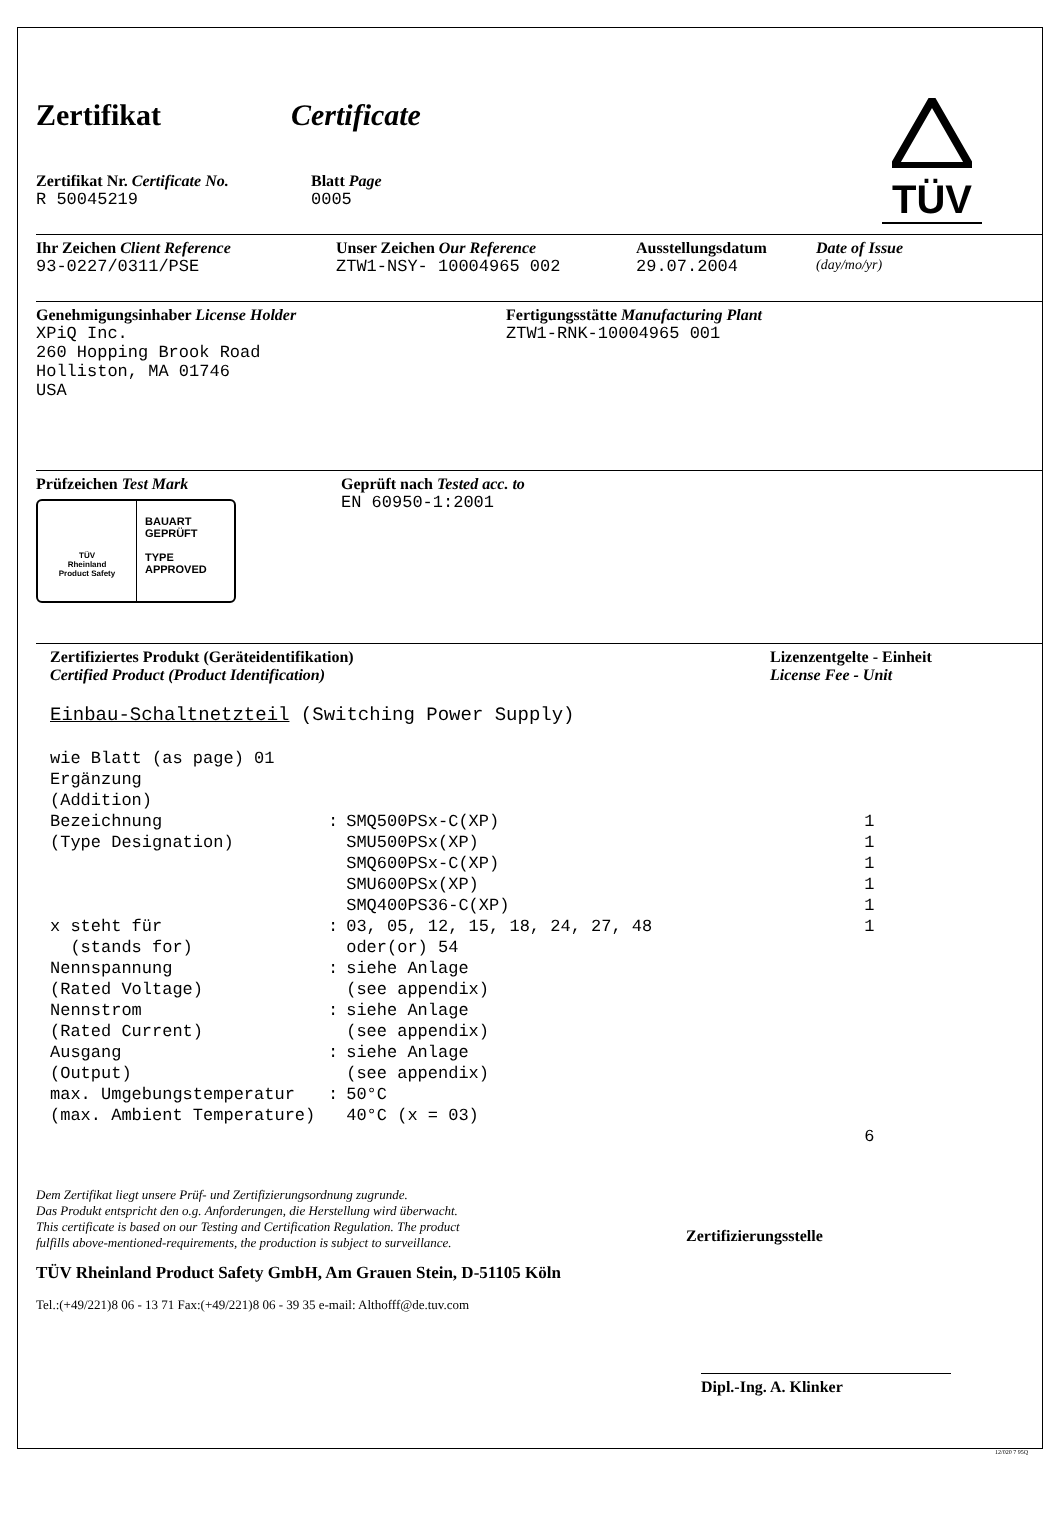TÜV
Zertifikat Certificate
Zertifikat Nr. Certificate No.
R 50045219
Blatt Page
0005
Ihr Zeichen Client Reference
93-0227/0311/PSE
Unser Zeichen Our Reference
ZTW1-NSY- 10004965 002
Ausstellungsdatum
29.07.2004
Date of Issue
(day/mo/yr)
Genehmigungsinhaber License Holder
XPiQ Inc.
260 Hopping Brook Road
Holliston, MA 01746
USA
Fertigungsstätte Manufacturing Plant
ZTW1-RNK-10004965 001
Prüfzeichen Test Mark
TÜV
Rheinland
Product Safety
BAUART
GEPRÜFT
TYPE
APPROVED
Geprüft nach Tested acc. to
EN 60950-1:2001
Zertifiziertes Produkt (Geräteidentifikation)
Certified Product (Product Identification)
Lizenzentgelte - Einheit
License Fee - Unit
Einbau-Schaltnetzteil (Switching Power Supply)
| wie Blatt (as page) 01 Ergänzung (Addition) | | | |
| Bezeichnung (Type Designation) | : | SMQ500PSx-C(XP) SMU500PSx(XP) SMQ600PSx-C(XP) SMU600PSx(XP) SMQ400PS36-C(XP) | 1 1 1 1 1 |
| x steht für (stands for) | : | 03, 05, 12, 15, 18, 24, 27, 48 oder(or) 54 | 1 |
| Nennspannung (Rated Voltage) | : | siehe Anlage (see appendix) | |
| Nennstrom (Rated Current) | : | siehe Anlage (see appendix) | |
| Ausgang (Output) | : | siehe Anlage (see appendix) | |
| max. Umgebungstemperatur (max. Ambient Temperature) | : | 50°C 40°C (x = 03) | |
| | | | 6 |
Dem Zertifikat liegt unsere Prüf- und Zertifizierungsordnung zugrunde.
Das Produkt entspricht den o.g. Anforderungen, die Herstellung wird überwacht.
This certificate is based on our Testing and Certification Regulation. The product
fulfills above-mentioned-requirements, the production is subject to surveillance.
Zertifizierungsstelle
TÜV Rheinland Product Safety GmbH, Am Grauen Stein, D-51105 Köln
Tel.:(+49/221)8 06 - 13 71 Fax:(+49/221)8 06 - 39 35 e-mail: Althofff@de.tuv.com
Dipl.-Ing. A. Klinker
12/020 7 95Q